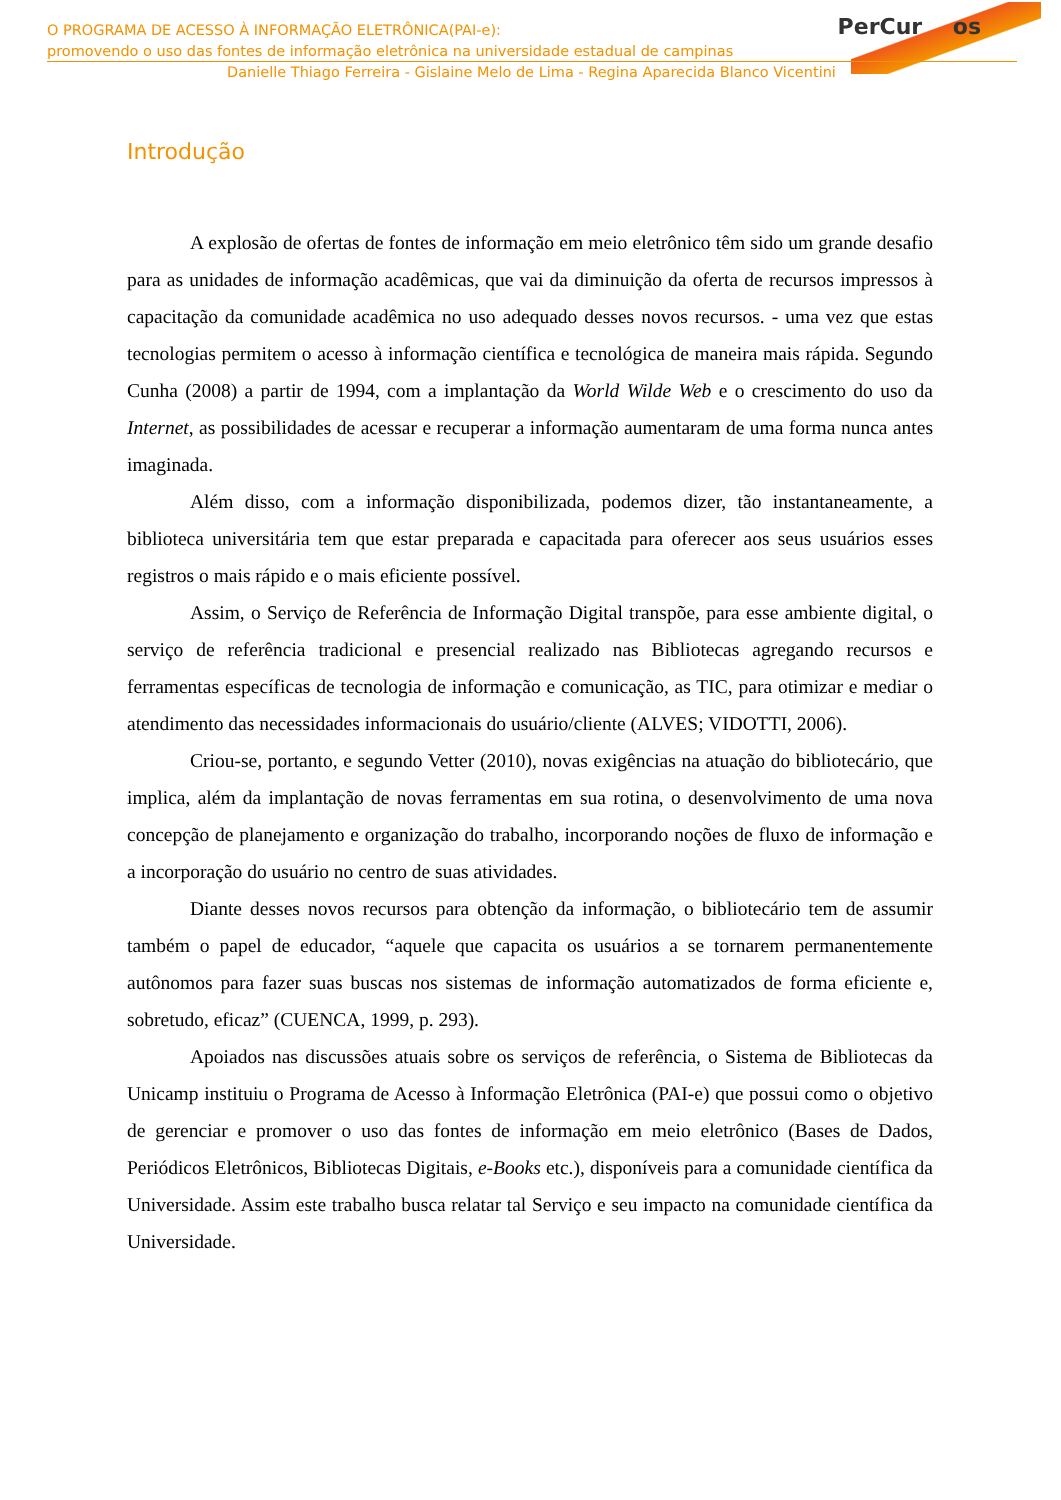PerCur os
O PROGRAMA DE ACESSO À INFORMAÇÃO ELETRÔNICA(PAI-e):
promovendo o uso das fontes de informação eletrônica na universidade estadual de campinas
Danielle Thiago Ferreira - Gislaine Melo de Lima - Regina Aparecida Blanco Vicentini
Introdução
A explosão de ofertas de fontes de informação em meio eletrônico têm sido um grande desafio para as unidades de informação acadêmicas, que vai da diminuição da oferta de recursos impressos à capacitação da comunidade acadêmica no uso adequado desses novos recursos. - uma vez que estas tecnologias permitem o acesso à informação científica e tecnológica de maneira mais rápida. Segundo Cunha (2008) a partir de 1994, com a implantação da World Wilde Web e o crescimento do uso da Internet, as possibilidades de acessar e recuperar a informação aumentaram de uma forma nunca antes imaginada.
Além disso, com a informação disponibilizada, podemos dizer, tão instantaneamente, a biblioteca universitária tem que estar preparada e capacitada para oferecer aos seus usuários esses registros o mais rápido e o mais eficiente possível.
Assim, o Serviço de Referência de Informação Digital transpõe, para esse ambiente digital, o serviço de referência tradicional e presencial realizado nas Bibliotecas agregando recursos e ferramentas específicas de tecnologia de informação e comunicação, as TIC, para otimizar e mediar o atendimento das necessidades informacionais do usuário/cliente (ALVES; VIDOTTI, 2006).
Criou-se, portanto, e segundo Vetter (2010), novas exigências na atuação do bibliotecário, que implica, além da implantação de novas ferramentas em sua rotina, o desenvolvimento de uma nova concepção de planejamento e organização do trabalho, incorporando noções de fluxo de informação e a incorporação do usuário no centro de suas atividades.
Diante desses novos recursos para obtenção da informação, o bibliotecário tem de assumir também o papel de educador, “aquele que capacita os usuários a se tornarem permanentemente autônomos para fazer suas buscas nos sistemas de informação automatizados de forma eficiente e, sobretudo, eficaz” (CUENCA, 1999, p. 293).
Apoiados nas discussões atuais sobre os serviços de referência, o Sistema de Bibliotecas da Unicamp instituiu o Programa de Acesso à Informação Eletrônica (PAI-e) que possui como o objetivo de gerenciar e promover o uso das fontes de informação em meio eletrônico (Bases de Dados, Periódicos Eletrônicos, Bibliotecas Digitais, e-Books etc.), disponíveis para a comunidade científica da Universidade. Assim este trabalho busca relatar tal Serviço e seu impacto na comunidade científica da Universidade.